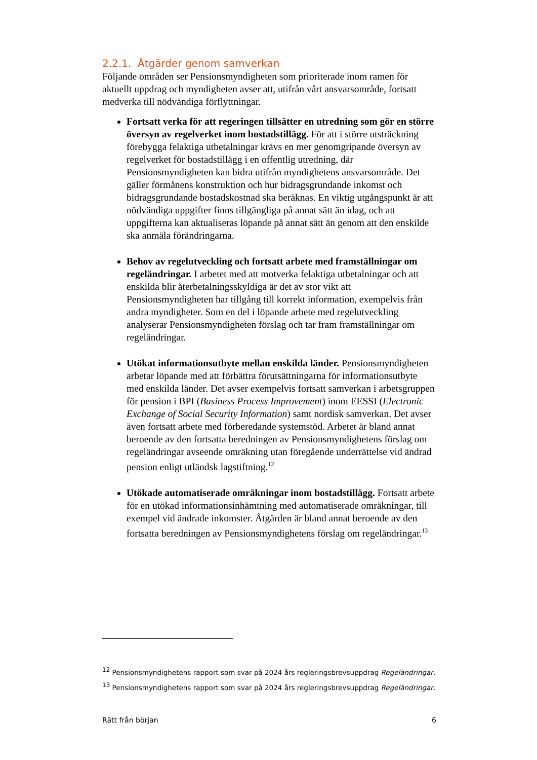2.2.1. Åtgärder genom samverkan
Följande områden ser Pensionsmyndigheten som prioriterade inom ramen för aktuellt uppdrag och myndigheten avser att, utifrån vårt ansvarsområde, fortsatt medverka till nödvändiga förflyttningar.
Fortsatt verka för att regeringen tillsätter en utredning som gör en större översyn av regelverket inom bostadstillägg. För att i större utsträckning förebygga felaktiga utbetalningar krävs en mer genomgripande översyn av regelverket för bostadstillägg i en offentlig utredning, där Pensionsmyndigheten kan bidra utifrån myndighetens ansvarsområde. Det gäller förmånens konstruktion och hur bidragsgrundande inkomst och bidragsgrundande bostadskostnad ska beräknas. En viktig utgångspunkt är att nödvändiga uppgifter finns tillgängliga på annat sätt än idag, och att uppgifterna kan aktualiseras löpande på annat sätt än genom att den enskilde ska anmäla förändringarna.
Behov av regelutveckling och fortsatt arbete med framställningar om regeländringar. I arbetet med att motverka felaktiga utbetalningar och att enskilda blir återbetalningsskyldiga är det av stor vikt att Pensionsmyndigheten har tillgång till korrekt information, exempelvis från andra myndigheter. Som en del i löpande arbete med regelutveckling analyserar Pensionsmyndigheten förslag och tar fram framställningar om regeländringar.
Utökat informationsutbyte mellan enskilda länder. Pensionsmyndigheten arbetar löpande med att förbättra förutsättningarna för informationsutbyte med enskilda länder. Det avser exempelvis fortsatt samverkan i arbetsgruppen för pension i BPI (Business Process Improvement) inom EESSI (Electronic Exchange of Social Security Information) samt nordisk samverkan. Det avser även fortsatt arbete med förberedande systemstöd. Arbetet är bland annat beroende av den fortsatta beredningen av Pensionsmyndighetens förslag om regeländringar avseende omräkning utan föregående underrättelse vid ändrad pension enligt utländsk lagstiftning.<sup>12</sup>
Utökade automatiserade omräkningar inom bostadstillägg. Fortsatt arbete för en utökad informationsinhämtning med automatiserade omräkningar, till exempel vid ändrade inkomster. Åtgärden är bland annat beroende av den fortsatta beredningen av Pensionsmyndighetens förslag om regeländringar.<sup>13</sup>
<sup>12</sup> Pensionsmyndighetens rapport som svar på 2024 års regleringsbrevsuppdrag Regeländringar.
<sup>13</sup> Pensionsmyndighetens rapport som svar på 2024 års regleringsbrevsuppdrag Regeländringar.
Rätt från början 6